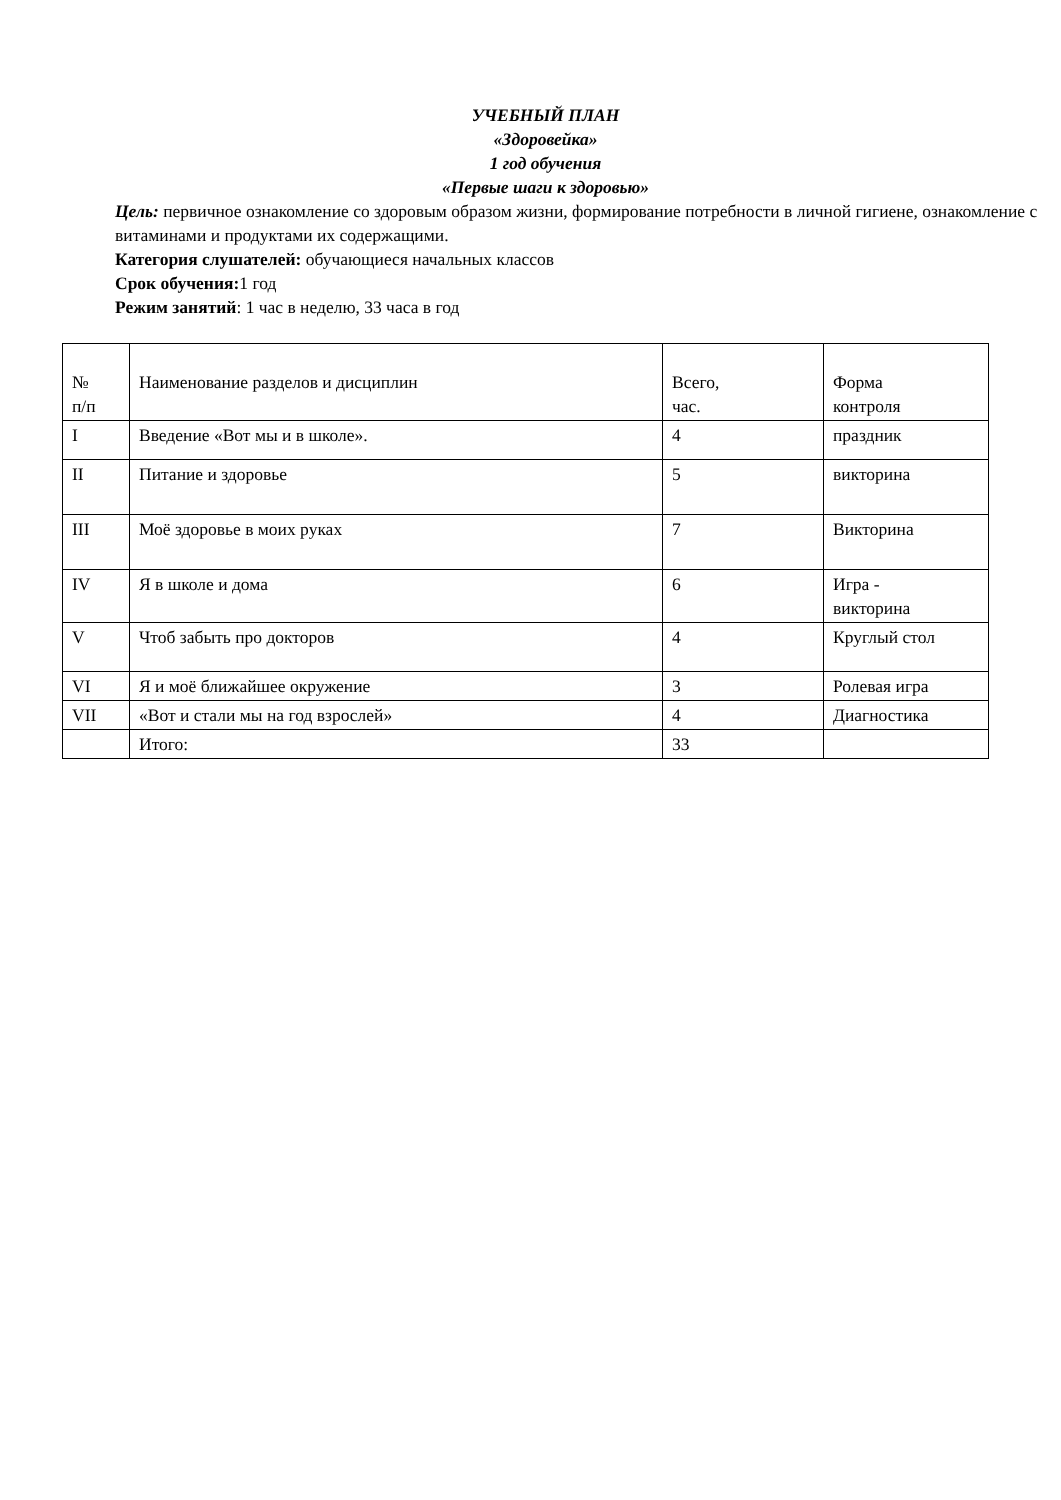УЧЕБНЫЙ ПЛАН
«Здоровейка»
1 год обучения
«Первые шаги к здоровью»
Цель: первичное ознакомление со здоровым образом жизни, формирование потребности в личной гигиене, ознакомление с витаминами и продуктами их содержащими.
Категория слушателей: обучающиеся начальных классов
Срок обучения: 1 год
Режим занятий: 1 час в неделю, 33 часа в год
| № п/п | Наименование разделов и дисциплин | Всего, час. | Форма контроля |
| I | Введение «Вот мы и в школе». | 4 | праздник |
| II | Питание и здоровье | 5 | викторина |
| III | Моё здоровье в моих руках | 7 | Викторина |
| IV | Я в школе и дома | 6 | Игра - викторина |
| V | Чтоб забыть про докторов | 4 | Круглый стол |
| VI | Я и моё ближайшее окружение | 3 | Ролевая игра |
| VII | «Вот и стали мы на год взрослей» | 4 | Диагностика |
| | Итого: | 33 | |